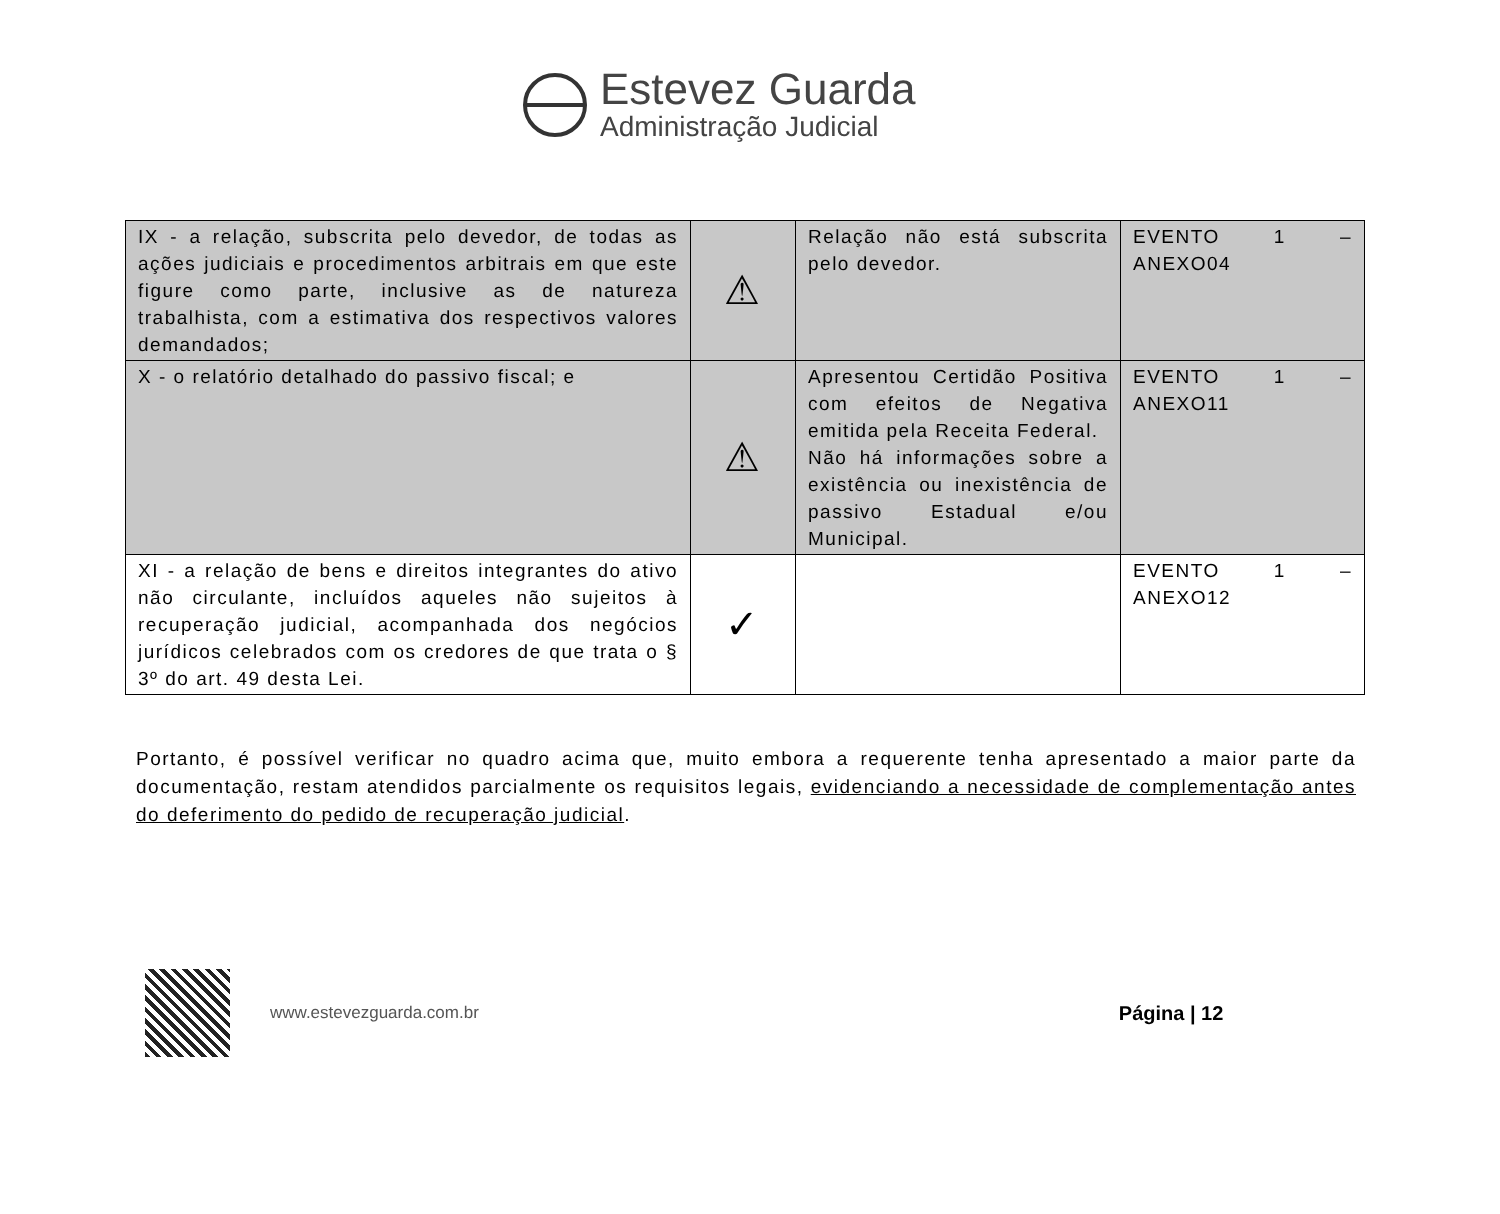Estevez Guarda
Administração Judicial
| IX - a relação, subscrita pelo devedor, de todas as ações judiciais e procedimentos arbitrais em que este figure como parte, inclusive as de natureza trabalhista, com a estimativa dos respectivos valores demandados; | ⚠ | Relação não está subscrita pelo devedor. | EVENTO 1 – ANEXO04 |
| X - o relatório detalhado do passivo fiscal; e | ⚠ | Apresentou Certidão Positiva com efeitos de Negativa emitida pela Receita Federal. Não há informações sobre a existência ou inexistência de passivo Estadual e/ou Municipal. | EVENTO 1 – ANEXO11 |
| XI - a relação de bens e direitos integrantes do ativo não circulante, incluídos aqueles não sujeitos à recuperação judicial, acompanhada dos negócios jurídicos celebrados com os credores de que trata o § 3º do art. 49 desta Lei. | ✓ | | EVENTO 1 – ANEXO12 |
Portanto, é possível verificar no quadro acima que, muito embora a requerente tenha apresentado a maior parte da documentação, restam atendidos parcialmente os requisitos legais, evidenciando a necessidade de complementação antes do deferimento do pedido de recuperação judicial.
www.estevezguarda.com.br Página | 12